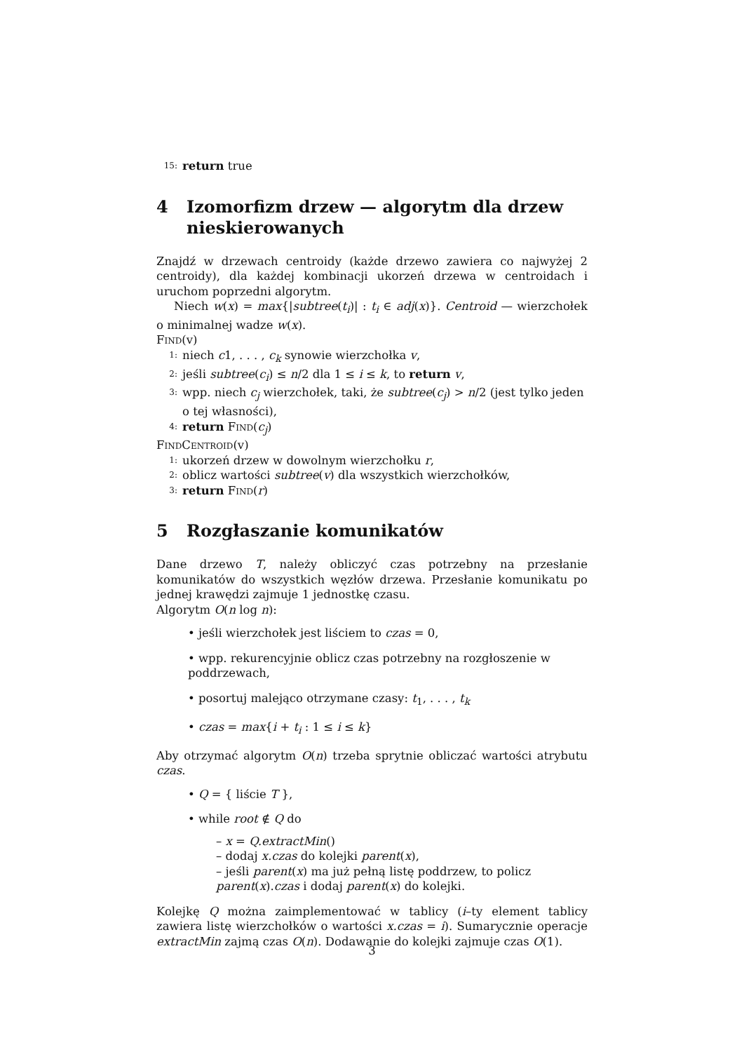15: return true
4 Izomorfizm drzew — algorytm dla drzew nie­skierowanych
Znajdź w drzewach centroidy (każde drzewo zawiera co najwyżej 2 centroidy), dla każdej kombinacji ukorzeń drzewa w centroidach i uruchom poprzedni algorytm.
Niech w(x) = max{|subtree(t<sub>i</sub>)| : t<sub>i</sub> ∈ adj(x)}. Centroid — wierzchołek o minimalnej wadze w(x).
Find(v)
1: niech c1, . . . , c<sub>k</sub> synowie wierzchołka v,
2: jeśli subtree(c<sub>i</sub>) ≤ n/2 dla 1 ≤ i ≤ k, to return v,
3: wpp. niech c<sub>j</sub> wierzchołek, taki, że subtree(c<sub>j</sub>) > n/2 (jest tylko jeden o tej własności),
4: return Find(c<sub>j</sub>)
FindCentroid(v)
1: ukorzeń drzew w dowolnym wierzchołku r,
2: oblicz wartości subtree(v) dla wszystkich wierzchołków,
3: return Find(r)
5 Rozgłaszanie komunikatów
Dane drzewo T, należy obliczyć czas potrzebny na przesłanie komunikatów do wszystkich węzłów drzewa. Przesłanie komunikatu po jednej krawędzi zajmuje 1 jednostkę czasu.
Algorytm O(n log n):
• jeśli wierzchołek jest liściem to czas = 0,
• wpp. rekurencyjnie oblicz czas potrzebny na rozgłoszenie w poddrzewach,
• posortuj malejąco otrzymane czasy: t<sub>1</sub>, . . . , t<sub>k</sub>
• czas = max{i + t<sub>i</sub> : 1 ≤ i ≤ k}
Aby otrzymać algorytm O(n) trzeba sprytnie obliczać wartości atrybutu czas.
• Q = { liście T },
• while root ∉ Q do
– x = Q.extractMin()
– dodaj x.czas do kolejki parent(x),
– jeśli parent(x) ma już pełną listę poddrzew, to policz parent(x).czas i dodaj parent(x) do kolejki.
Kolejkę Q można zaimplementować w tablicy (i–ty element tablicy zawiera listę wierzchołków o wartości x.czas = i). Sumarycznie operacje extractMin zajmą czas O(n). Dodawanie do kolejki zajmuje czas O(1).
3